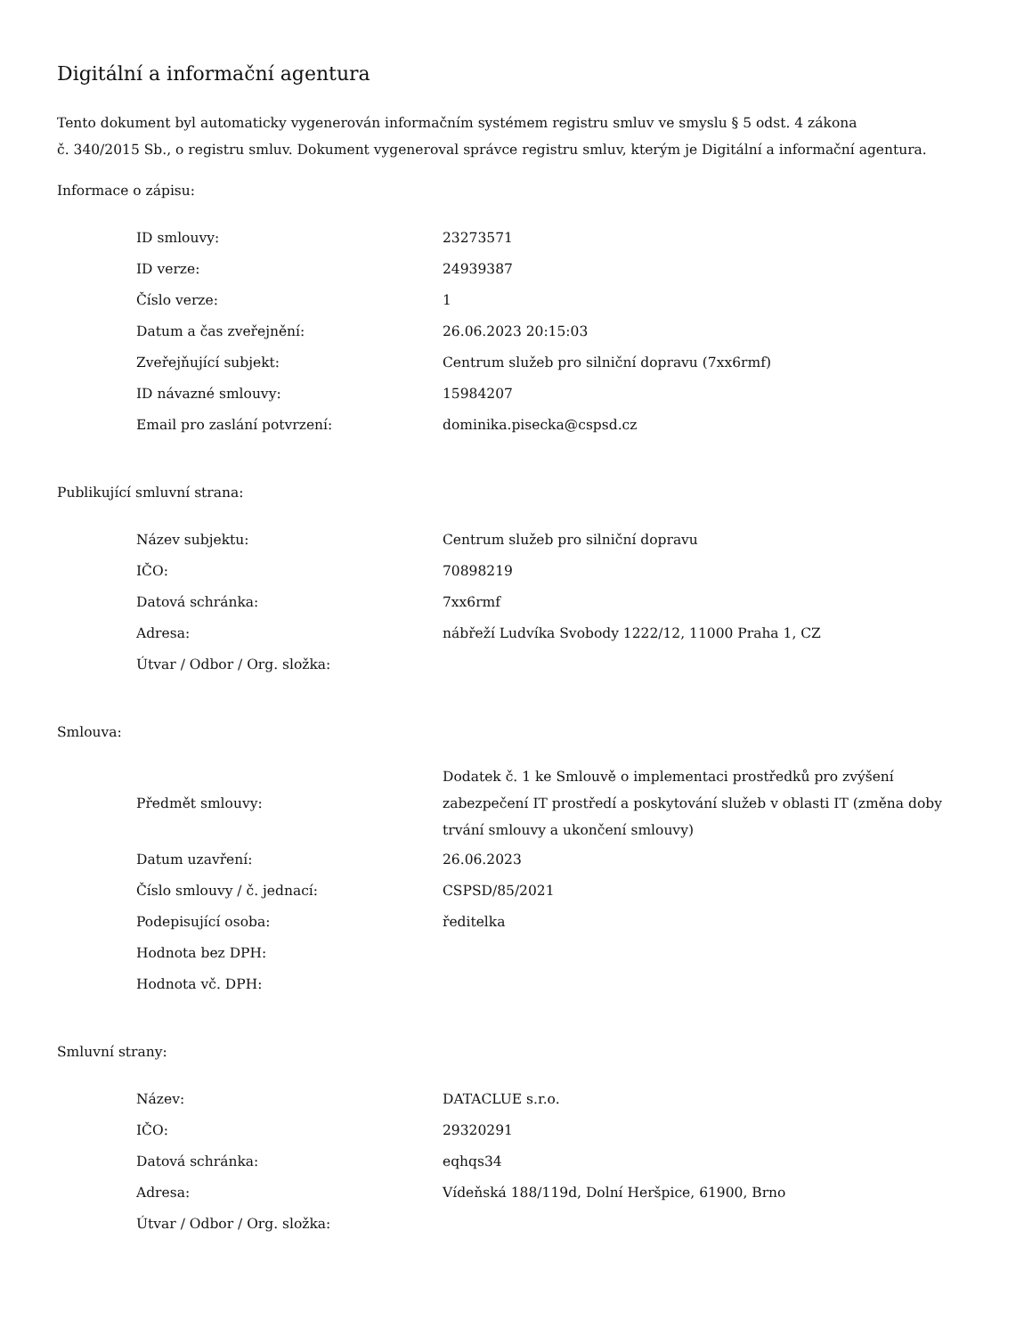Digitální a informační agentura
Tento dokument byl automaticky vygenerován informačním systémem registru smluv ve smyslu § 5 odst. 4 zákona
č. 340/2015 Sb., o registru smluv. Dokument vygeneroval správce registru smluv, kterým je Digitální a informační agentura.
Informace o zápisu:
| ID smlouvy: | 23273571 |
| ID verze: | 24939387 |
| Číslo verze: | 1 |
| Datum a čas zveřejnění: | 26.06.2023 20:15:03 |
| Zveřejňující subjekt: | Centrum služeb pro silniční dopravu (7xx6rmf) |
| ID návazné smlouvy: | 15984207 |
| Email pro zaslání potvrzení: | dominika.pisecka@cspsd.cz |
Publikující smluvní strana:
| Název subjektu: | Centrum služeb pro silniční dopravu |
| IČO: | 70898219 |
| Datová schránka: | 7xx6rmf |
| Adresa: | nábřeží Ludvíka Svobody 1222/12, 11000 Praha 1, CZ |
| Útvar / Odbor / Org. složka: | |
Smlouva:
| Předmět smlouvy: | Dodatek č. 1 ke Smlouvě o implementaci prostředků pro zvýšení zabezpečení IT prostředí a poskytování služeb v oblasti IT (změna doby trvání smlouvy a ukončení smlouvy) |
| Datum uzavření: | 26.06.2023 |
| Číslo smlouvy / č. jednací: | CSPSD/85/2021 |
| Podepisující osoba: | ředitelka |
| Hodnota bez DPH: | |
| Hodnota vč. DPH: | |
Smluvní strany:
| Název: | DATACLUE s.r.o. |
| IČO: | 29320291 |
| Datová schránka: | eqhqs34 |
| Adresa: | Vídeňská 188/119d, Dolní Heršpice, 61900, Brno |
| Útvar / Odbor / Org. složka: | |